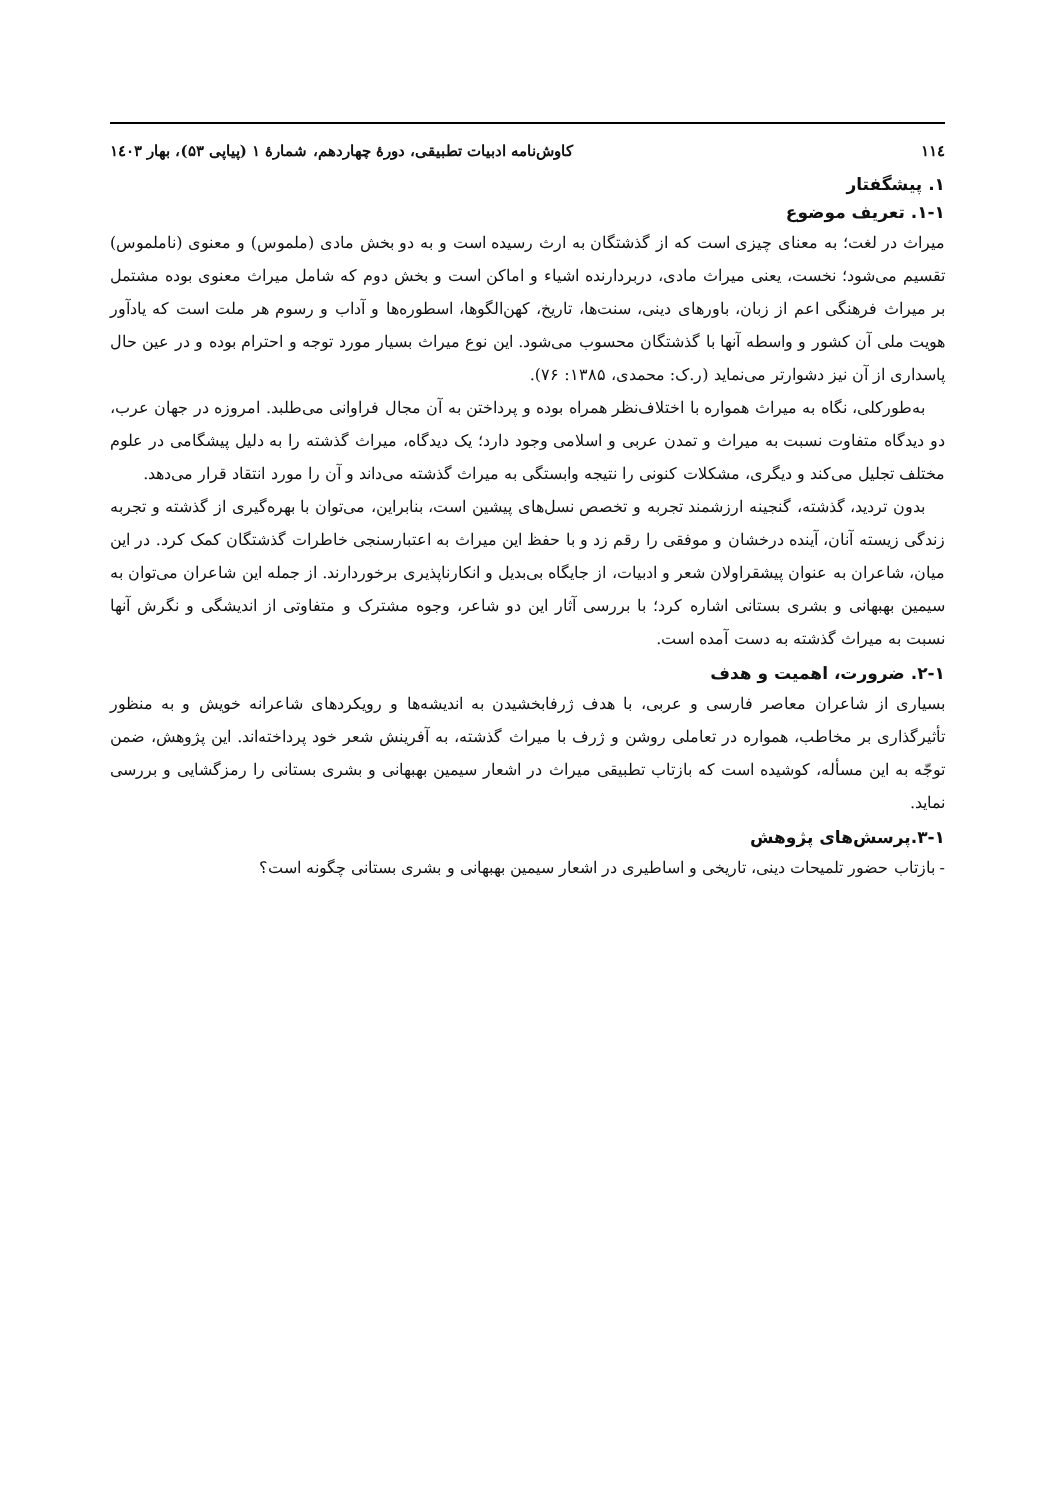۱۱٤ کاوش‌نامه ادبیات تطبیقی، دورهٔ چهاردهم، شمارهٔ ۱ (پیاپی ۵۳)، بهار ۱٤۰۳
۱. پیشگفتار
۱-۱. تعریف موضوع
میراث در لغت؛ به معنای چیزی است که از گذشتگان به ارث رسیده است و به دو بخش مادی (ملموس) و معنوی (ناملموس) تقسیم می‌شود؛ نخست، یعنی میراث مادی، دربردارنده اشیاء و اماکن است و بخش دوم که شامل میراث معنوی بوده مشتمل بر میراث فرهنگی اعم از زبان، باورهای دینی، سنت‌ها، تاریخ، کهن‌الگوها، اسطوره‌ها و آداب و رسوم هر ملت است که یادآور هویت ملی آن کشور و واسطه آنها با گذشتگان محسوب می‌شود. این نوع میراث بسیار مورد توجه و احترام بوده و در عین حال پاسداری از آن نیز دشوارتر می‌نماید (ر.ک: محمدی، ۱۳۸۵: ۷۶).
به‌طورکلی، نگاه به میراث همواره با اختلاف‌نظر همراه بوده و پرداختن به آن مجال فراوانی می‌طلبد. امروزه در جهان عرب، دو دیدگاه متفاوت نسبت به میراث و تمدن عربی و اسلامی وجود دارد؛ یک دیدگاه، میراث گذشته را به دلیل پیشگامی در علوم مختلف تجلیل می‌کند و دیگری، مشکلات کنونی را نتیجه وابستگی به میراث گذشته می‌داند و آن را مورد انتقاد قرار می‌دهد.
بدون تردید، گذشته، گنجینه ارزشمند تجربه و تخصص نسل‌های پیشین است، بنابراین، می‌توان با بهره‌گیری از گذشته و تجربه زندگی زیسته آنان، آینده درخشان و موفقی را رقم زد و با حفظ این میراث به اعتبارسنجی خاطرات گذشتگان کمک کرد. در این میان، شاعران به عنوان پیشقراولان شعر و ادبیات، از جایگاه بی‌بدیل و انکارناپذیری برخوردارند. از جمله این شاعران می‌توان به سیمین بهبهانی و بشری بستانی اشاره کرد؛ با بررسی آثار این دو شاعر، وجوه مشترک و متفاوتی از اندیشگی و نگرش آنها نسبت به میراث گذشته به دست آمده است.
۲-۱. ضرورت، اهمیت و هدف
بسیاری از شاعران معاصر فارسی و عربی، با هدف ژرفابخشیدن به اندیشه‌ها و رویکردهای شاعرانه خویش و به منظور تأثیرگذاری بر مخاطب، همواره در تعاملی روشن و ژرف با میراث گذشته، به آفرینش شعر خود پرداخته‌اند. این پژوهش، ضمن توجّه به این مسأله، کوشیده است که بازتاب تطبیقی میراث در اشعار سیمین بهبهانی و بشری بستانی را رمزگشایی و بررسی نماید.
۳-۱.پرسش‌های پژوهش
- بازتاب حضور تلمیحات دینی، تاریخی و اساطیری در اشعار سیمین بهبهانی و بشری بستانی چگونه است؟